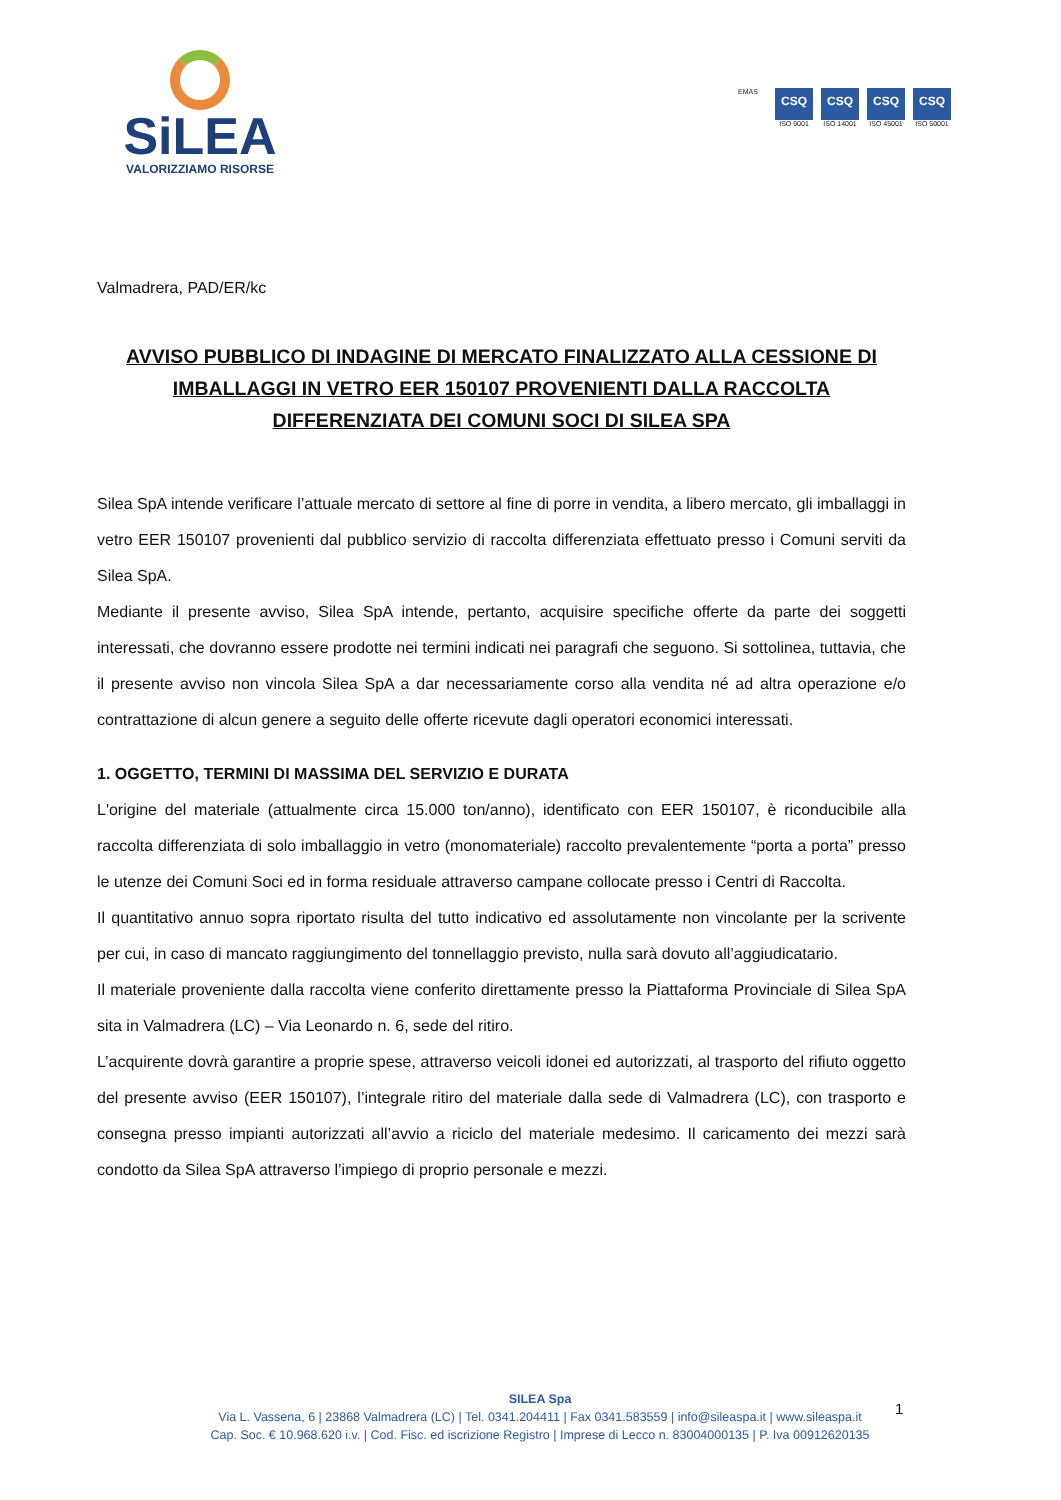SiLEA
VALORIZZIAMO RISORSE
EMAS
CSQ
ISO 9001
CSQ
ISO 14001
CSQ
ISO 45001
CSQ
ISO 50001
Valmadrera, PAD/ER/kc
AVVISO PUBBLICO DI INDAGINE DI MERCATO FINALIZZATO ALLA CESSIONE DI IMBALLAGGI IN VETRO EER 150107 PROVENIENTI DALLA RACCOLTA DIFFERENZIATA DEI COMUNI SOCI DI SILEA SPA
Silea SpA intende verificare l’attuale mercato di settore al fine di porre in vendita, a libero mercato, gli imballaggi in vetro EER 150107 provenienti dal pubblico servizio di raccolta differenziata effettuato presso i Comuni serviti da Silea SpA.
Mediante il presente avviso, Silea SpA intende, pertanto, acquisire specifiche offerte da parte dei soggetti interessati, che dovranno essere prodotte nei termini indicati nei paragrafi che seguono. Si sottolinea, tuttavia, che il presente avviso non vincola Silea SpA a dar necessariamente corso alla vendita né ad altra operazione e/o contrattazione di alcun genere a seguito delle offerte ricevute dagli operatori economici interessati.
1. OGGETTO, TERMINI DI MASSIMA DEL SERVIZIO E DURATA
L'origine del materiale (attualmente circa 15.000 ton/anno), identificato con EER 150107, è riconducibile alla raccolta differenziata di solo imballaggio in vetro (monomateriale) raccolto prevalentemente “porta a porta” presso le utenze dei Comuni Soci ed in forma residuale attraverso campane collocate presso i Centri di Raccolta.
Il quantitativo annuo sopra riportato risulta del tutto indicativo ed assolutamente non vincolante per la scrivente per cui, in caso di mancato raggiungimento del tonnellaggio previsto, nulla sarà dovuto all’aggiudicatario.
Il materiale proveniente dalla raccolta viene conferito direttamente presso la Piattaforma Provinciale di Silea SpA sita in Valmadrera (LC) – Via Leonardo n. 6, sede del ritiro.
L’acquirente dovrà garantire a proprie spese, attraverso veicoli idonei ed autorizzati, al trasporto del rifiuto oggetto del presente avviso (EER 150107), l’integrale ritiro del materiale dalla sede di Valmadrera (LC), con trasporto e consegna presso impianti autorizzati all’avvio a riciclo del materiale medesimo. Il caricamento dei mezzi sarà condotto da Silea SpA attraverso l’impiego di proprio personale e mezzi.
SILEA Spa
Via L. Vassena, 6 | 23868 Valmadrera (LC) | Tel. 0341.204411 | Fax 0341.583559 | info@sileaspa.it | www.sileaspa.it
Cap. Soc. € 10.968.620 i.v. | Cod. Fisc. ed iscrizione Registro | Imprese di Lecco n. 83004000135 | P. Iva 00912620135
1